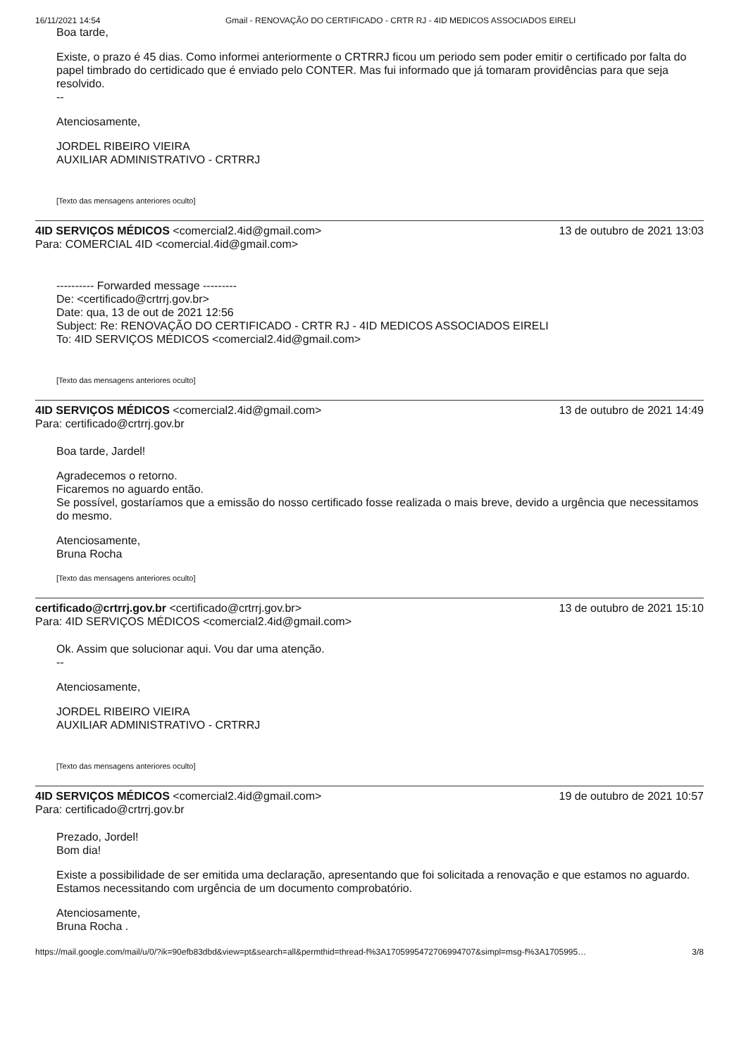16/11/2021 14:54 Gmail - RENOVAÇÃO DO CERTIFICADO - CRTR RJ - 4ID MEDICOS ASSOCIADOS EIRELI
Boa tarde,
Existe, o prazo é 45 dias. Como informei anteriormente o CRTRRJ ficou um periodo sem poder emitir o certificado por falta do papel timbrado do certidicado que é enviado pelo CONTER. Mas fui informado que já tomaram providências para que seja resolvido.
--
Atenciosamente,
JORDEL RIBEIRO VIEIRA
AUXILIAR ADMINISTRATIVO - CRTRRJ
[Texto das mensagens anteriores oculto]
4ID SERVIÇOS MÉDICOS <comercial2.4id@gmail.com>
Para: COMERCIAL 4ID <comercial.4id@gmail.com>
13 de outubro de 2021 13:03
---------- Forwarded message ---------
De: <certificado@crtrrj.gov.br>
Date: qua, 13 de out de 2021 12:56
Subject: Re: RENOVAÇÃO DO CERTIFICADO - CRTR RJ - 4ID MEDICOS ASSOCIADOS EIRELI
To: 4ID SERVIÇOS MÉDICOS <comercial2.4id@gmail.com>
[Texto das mensagens anteriores oculto]
4ID SERVIÇOS MÉDICOS <comercial2.4id@gmail.com>
Para: certificado@crtrrj.gov.br
13 de outubro de 2021 14:49
Boa tarde, Jardel!
Agradecemos o retorno.
Ficaremos no aguardo então.
Se possível, gostaríamos que a emissão do nosso certificado fosse realizada o mais breve, devido a urgência que necessitamos do mesmo.
Atenciosamente,
Bruna Rocha
[Texto das mensagens anteriores oculto]
certificado@crtrrj.gov.br <certificado@crtrrj.gov.br>
Para: 4ID SERVIÇOS MÉDICOS <comercial2.4id@gmail.com>
13 de outubro de 2021 15:10
Ok. Assim que solucionar aqui. Vou dar uma atenção.
--
Atenciosamente,
JORDEL RIBEIRO VIEIRA
AUXILIAR ADMINISTRATIVO - CRTRRJ
[Texto das mensagens anteriores oculto]
4ID SERVIÇOS MÉDICOS <comercial2.4id@gmail.com>
Para: certificado@crtrrj.gov.br
19 de outubro de 2021 10:57
Prezado, Jordel!
Bom dia!
Existe a possibilidade de ser emitida uma declaração, apresentando que foi solicitada a renovação e que estamos no aguardo. Estamos necessitando com urgência de um documento comprobatório.
Atenciosamente,
Bruna Rocha .
https://mail.google.com/mail/u/0/?ik=90efb83dbd&view=pt&search=all&permthid=thread-f%3A1705995472706994707&simpl=msg-f%3A1705995… 3/8